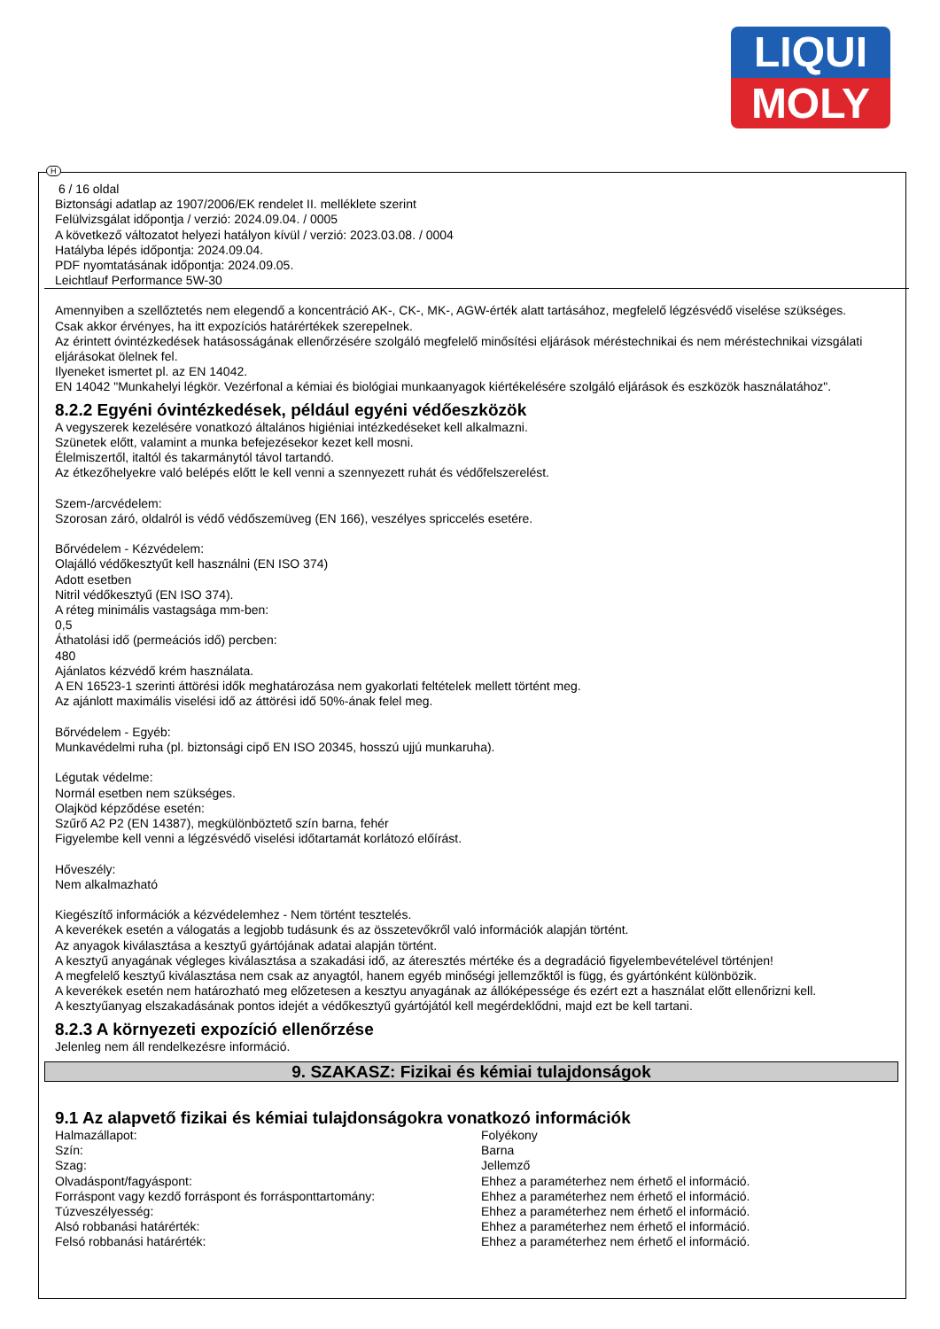LIQUI
MOLY
6 / 16 oldal
Biztonsági adatlap az 1907/2006/EK rendelet II. melléklete szerint
Felülvizsgálat időpontja / verzió: 2024.09.04. / 0005
A következő változatot helyezi hatályon kívül / verzió: 2023.03.08. / 0004
Hatályba lépés időpontja: 2024.09.04.
PDF nyomtatásának időpontja: 2024.09.05.
Leichtlauf Performance 5W-30
Amennyiben a szellőztetés nem elegendő a koncentráció AK-, CK-, MK-, AGW-érték alatt tartásához, megfelelő légzésvédő viselése szükséges.
Csak akkor érvényes, ha itt expozíciós határértékek szerepelnek.
Az érintett óvintézkedések hatásosságának ellenőrzésére szolgáló megfelelő minősítési eljárások méréstechnikai és nem méréstechnikai vizsgálati eljárásokat ölelnek fel.
Ilyeneket ismertet pl. az EN 14042.
EN 14042 "Munkahelyi légkör. Vezérfonal a kémiai és biológiai munkaanyagok kiértékelésére szolgáló eljárások és eszközök használatához".
8.2.2 Egyéni óvintézkedések, például egyéni védőeszközök
A vegyszerek kezelésére vonatkozó általános higiéniai intézkedéseket kell alkalmazni.
Szünetek előtt, valamint a munka befejezésekor kezet kell mosni.
Élelmiszertől, italtól és takarmánytól távol tartandó.
Az étkezőhelyekre való belépés előtt le kell venni a szennyezett ruhát és védőfelszerelést.
Szem-/arcvédelem:
Szorosan záró, oldalról is védő védőszemüveg (EN 166), veszélyes spriccelés esetére.
Bőrvédelem - Kézvédelem:
Olajálló védőkesztyűt kell használni (EN ISO 374)
Adott esetben
Nitril védőkesztyű (EN ISO 374).
A réteg minimális vastagsága mm-ben:
0,5
Áthatolási idő (permeációs idő) percben:
480
Ajánlatos kézvédő krém használata.
A EN 16523-1 szerinti áttörési idők meghatározása nem gyakorlati feltételek mellett történt meg.
Az ajánlott maximális viselési idő az áttörési idő 50%-ának felel meg.
Bőrvédelem - Egyéb:
Munkavédelmi ruha (pl. biztonsági cipő EN ISO 20345, hosszú ujjú munkaruha).
Légutak védelme:
Normál esetben nem szükséges.
Olajköd képződése esetén:
Szűrő A2 P2 (EN 14387), megkülönböztető szín barna, fehér
Figyelembe kell venni a légzésvédő viselési időtartamát korlátozó előírást.
Hőveszély:
Nem alkalmazható
Kiegészítő információk a kézvédelemhez - Nem történt tesztelés.
A keverékek esetén a válogatás a legjobb tudásunk és az összetevőkről való információk alapján történt.
Az anyagok kiválasztása a kesztyű gyártójának adatai alapján történt.
A kesztyű anyagának végleges kiválasztása a szakadási idő, az áteresztés mértéke és a degradáció figyelembevételével történjen!
A megfelelő kesztyű kiválasztása nem csak az anyagtól, hanem egyéb minőségi jellemzőktől is függ, és gyártónként különbözik.
A keverékek esetén nem határozható meg előzetesen a kesztyu anyagának az állóképessége és ezért ezt a használat előtt ellenőrizni kell.
A kesztyűanyag elszakadásának pontos idejét a védőkesztyű gyártójától kell megérdeklődni, majd ezt be kell tartani.
8.2.3 A környezeti expozíció ellenőrzése
Jelenleg nem áll rendelkezésre információ.
9. SZAKASZ: Fizikai és kémiai tulajdonságok
9.1 Az alapvető fizikai és kémiai tulajdonságokra vonatkozó információk
| Halmazállapot: | Folyékony |
| Szín: | Barna |
| Szag: | Jellemző |
| Olvadáspont/fagyáspont: | Ehhez a paraméterhez nem érhető el információ. |
| Forráspont vagy kezdő forráspont és forrásponttartomány: | Ehhez a paraméterhez nem érhető el információ. |
| Túzveszélyesség: | Ehhez a paraméterhez nem érhető el információ. |
| Alsó robbanási határérték: | Ehhez a paraméterhez nem érhető el információ. |
| Felsó robbanási határérték: | Ehhez a paraméterhez nem érhető el információ. |
H